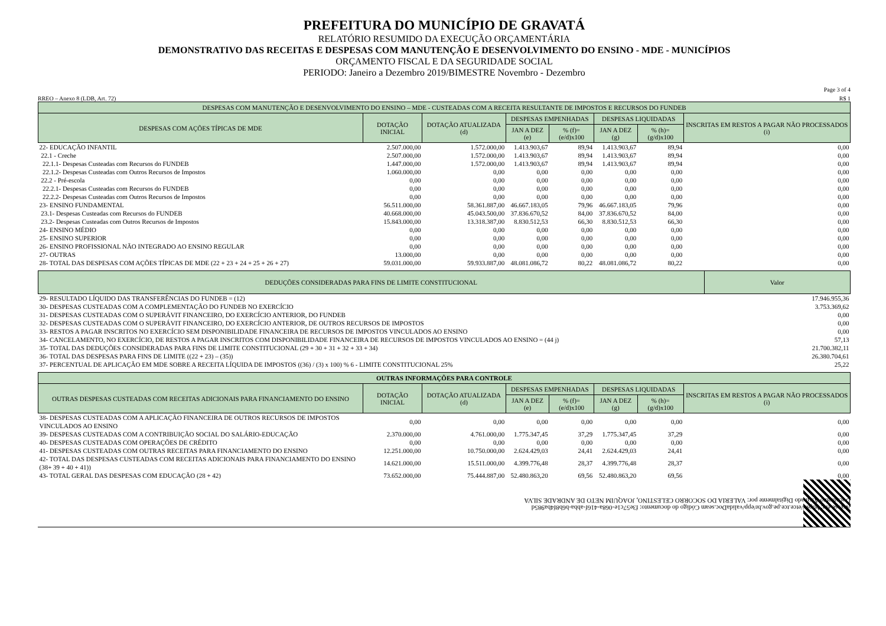PREFEITURA DO MUNICÍPIO DE GRAVATÁ
RELATÓRIO RESUMIDO DA EXECUÇÃO ORÇAMENTÁRIA
DEMONSTRATIVO DAS RECEITAS E DESPESAS COM MANUTENÇÃO E DESENVOLVIMENTO DO ENSINO - MDE - MUNICÍPIOS
ORÇAMENTO FISCAL E DA SEGURIDADE SOCIAL
PERIODO: Janeiro a Dezembro 2019/BIMESTRE Novembro - Dezembro
Page 3 of 4
RREO – Anexo 8 (LDB, Art. 72) R$ 1
| DESPESAS COM MANUTENÇÃO E DESENVOLVIMENTO DO ENSINO – MDE - CUSTEADAS COM A RECEITA RESULTANTE DE IMPOSTOS E RECURSOS DO FUNDEB | | | | | | | |
| --- | --- | --- | --- | --- | --- | --- | --- |
| DESPESAS COM AÇÕES TÍPICAS DE MDE | DOTAÇÃO INICIAL | DOTAÇÃO ATUALIZADA (d) | DESPESAS EMPENHADAS | | DESPESAS LIQUIDADAS | | INSCRITAS EM RESTOS A PAGAR NÃO PROCESSADOS (i) |
| | | | JAN A DEZ (e) | % (f)=(e/d)x100 | JAN A DEZ (g) | % (h)=(g/d)x100 | |
| 22- EDUCAÇÃO INFANTIL | 2.507.000,00 | 1.572.000,00 | 1.413.903,67 | 89,94 | 1.413.903,67 | 89,94 | 0,00 |
| 22.1 - Creche | 2.507.000,00 | 1.572.000,00 | 1.413.903,67 | 89,94 | 1.413.903,67 | 89,94 | 0,00 |
| 22.1.1- Despesas Custeadas com Recursos do FUNDEB | 1.447.000,00 | 1.572.000,00 | 1.413.903,67 | 89,94 | 1.413.903,67 | 89,94 | 0,00 |
| 22.1.2- Despesas Custeadas com Outros Recursos de Impostos | 1.060.000,00 | 0,00 | 0,00 | 0,00 | 0,00 | 0,00 | 0,00 |
| 22.2 - Pré-escola | 0,00 | 0,00 | 0,00 | 0,00 | 0,00 | 0,00 | 0,00 |
| 22.2.1- Despesas Custeadas com Recursos do FUNDEB | 0,00 | 0,00 | 0,00 | 0,00 | 0,00 | 0,00 | 0,00 |
| 22.2.2- Despesas Custeadas com Outros Recursos de Impostos | 0,00 | 0,00 | 0,00 | 0,00 | 0,00 | 0,00 | 0,00 |
| 23- ENSINO FUNDAMENTAL | 56.511.000,00 | 58.361.887,00 | 46.667.183,05 | 79,96 | 46.667.183,05 | 79,96 | 0,00 |
| 23.1- Despesas Custeadas com Recursos do FUNDEB | 40.668.000,00 | 45.043.500,00 | 37.836.670,52 | 84,00 | 37.836.670,52 | 84,00 | 0,00 |
| 23.2- Despesas Custeadas com Outros Recursos de Impostos | 15.843.000,00 | 13.318.387,00 | 8.830.512,53 | 66,30 | 8.830.512,53 | 66,30 | 0,00 |
| 24- ENSINO MÉDIO | 0,00 | 0,00 | 0,00 | 0,00 | 0,00 | 0,00 | 0,00 |
| 25- ENSINO SUPERIOR | 0,00 | 0,00 | 0,00 | 0,00 | 0,00 | 0,00 | 0,00 |
| 26- ENSINO PROFISSIONAL NÃO INTEGRADO AO ENSINO REGULAR | 0,00 | 0,00 | 0,00 | 0,00 | 0,00 | 0,00 | 0,00 |
| 27- OUTRAS | 13.000,00 | 0,00 | 0,00 | 0,00 | 0,00 | 0,00 | 0,00 |
| 28- TOTAL DAS DESPESAS COM AÇÕES TÍPICAS DE MDE (22 + 23 + 24 + 25 + 26 + 27) | 59.031.000,00 | 59.933.887,00 | 48.081.086,72 | 80,22 | 48.081.086,72 | 80,22 | 0,00 |
| DEDUÇÕES CONSIDERADAS PARA FINS DE LIMITE CONSTITUCIONAL | Valor |
| --- | --- |
| 29- RESULTADO LÍQUIDO DAS TRANSFERÊNCIAS DO FUNDEB = (12) | 17.946.955,36 |
| 30- DESPESAS CUSTEADAS COM A COMPLEMENTAÇÃO DO FUNDEB NO EXERCÍCIO | 3.753.369,62 |
| 31- DESPESAS CUSTEADAS COM O SUPERÁVIT FINANCEIRO, DO EXERCÍCIO ANTERIOR, DO FUNDEB | 0,00 |
| 32- DESPESAS CUSTEADAS COM O SUPERÁVIT FINANCEIRO, DO EXERCÍCIO ANTERIOR, DE OUTROS RECURSOS DE IMPOSTOS | 0,00 |
| 33- RESTOS A PAGAR INSCRITOS NO EXERCÍCIO SEM DISPONIBILIDADE FINANCEIRA DE RECURSOS DE IMPOSTOS VINCULADOS AO ENSINO | 0,00 |
| 34- CANCELAMENTO, NO EXERCÍCIO, DE RESTOS A PAGAR INSCRITOS COM DISPONIBILIDADE FINANCEIRA DE RECURSOS DE IMPOSTOS VINCULADOS AO ENSINO = (44 j) | 57,13 |
| 35- TOTAL DAS DEDUÇÕES CONSIDERADAS PARA FINS DE LIMITE CONSTITUCIONAL (29 + 30 + 31 + 32 + 33 + 34) | 21.700.382,11 |
| 36- TOTAL DAS DESPESAS PARA FINS DE LIMITE ((22 + 23) – (35)) | 26.380.704,61 |
| 37- PERCENTUAL DE APLICAÇÃO EM MDE SOBRE A RECEITA LÍQUIDA DE IMPOSTOS ((36) / (3) x 100) % 6 - LIMITE CONSTITUCIONAL 25% | 25,22 |
| OUTRAS INFORMAÇÕES PARA CONTROLE | | | | | | | |
| --- | --- | --- | --- | --- | --- | --- | --- |
| OUTRAS DESPESAS CUSTEADAS COM RECEITAS ADICIONAIS PARA FINANCIAMENTO DO ENSINO | DOTAÇÃO INICIAL | DOTAÇÃO ATUALIZADA (d) | DESPESAS EMPENHADAS | | DESPESAS LIQUIDADAS | | INSCRITAS EM RESTOS A PAGAR NÃO PROCESSADOS (i) |
| | | | JAN A DEZ (e) | % (f)=(e/d)x100 | JAN A DEZ (g) | % (h)=(g/d)x100 | |
| 38- DESPESAS CUSTEADAS COM A APLICAÇÃO FINANCEIRA DE OUTROS RECURSOS DE IMPOSTOS VINCULADOS AO ENSINO | 0,00 | 0,00 | 0,00 | 0,00 | 0,00 | 0,00 | 0,00 |
| 39- DESPESAS CUSTEADAS COM A CONTRIBUIÇÃO SOCIAL DO SALÁRIO-EDUCAÇÃO | 2.370.000,00 | 4.761.000,00 | 1.775.347,45 | 37,29 | 1.775.347,45 | 37,29 | 0,00 |
| 40- DESPESAS CUSTEADAS COM OPERAÇÕES DE CRÉDITO | 0,00 | 0,00 | 0,00 | 0,00 | 0,00 | 0,00 | 0,00 |
| 41- DESPESAS CUSTEADAS COM OUTRAS RECEITAS PARA FINANCIAMENTO DO ENSINO | 12.251.000,00 | 10.750.000,00 | 2.624.429,03 | 24,41 | 2.624.429,03 | 24,41 | 0,00 |
| 42- TOTAL DAS DESPESAS CUSTEADAS COM RECEITAS ADICIONAIS PARA FINANCIAMENTO DO ENSINO (38+ 39 + 40 + 41)) | 14.621.000,00 | 15.511.000,00 | 4.399.776,48 | 28,37 | 4.399.776,48 | 28,37 | 0,00 |
| 43- TOTAL GERAL DAS DESPESAS COM EDUCAÇÃO (28 + 42) | 73.652.000,00 | 75.444.887,00 | 52.480.863,20 | 69,56 | 52.480.863,20 | 69,56 | 0,00 |
Acesse em: https://etce.tce.pe.gov.br/epp/validaDoc.seam Código do documento: f3e57c1e-068a-416f-abba-b6b8f4ba985d
Documento Assinado Digitalmente por: VALERIA DO SOCORRO CELESTINO, JOAQUIM NETO DE ANDRADE SILVA